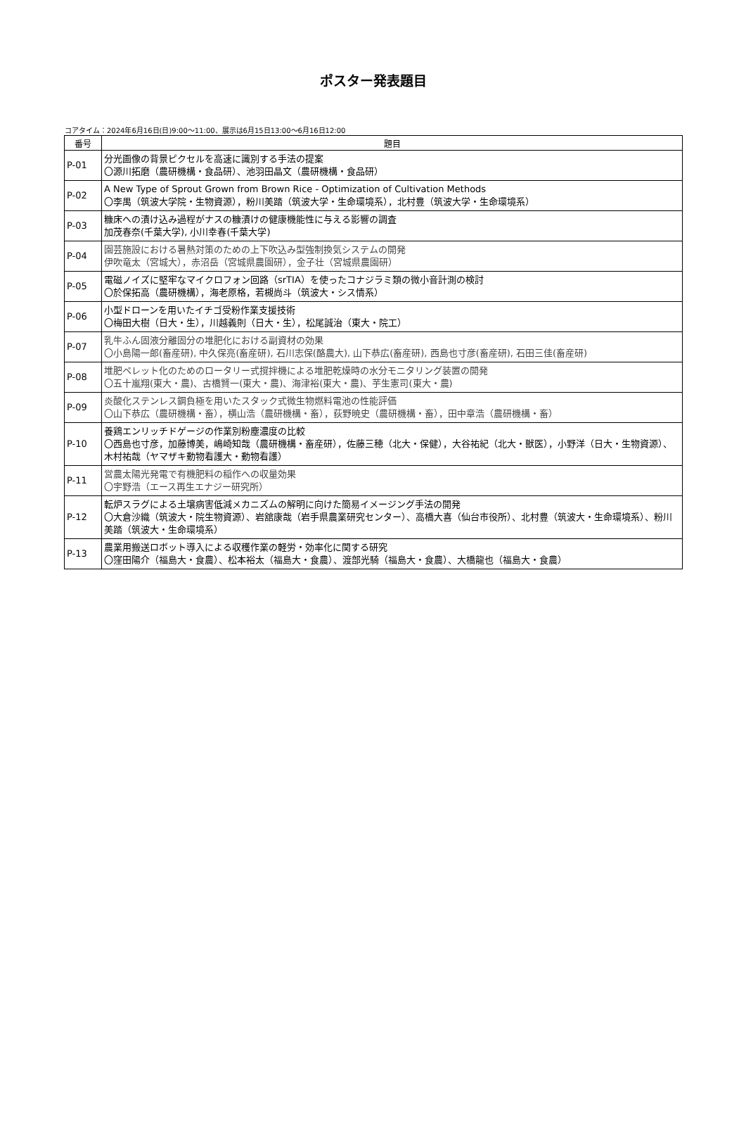ポスター発表題目
コアタイム：2024年6月16日(日)9:00～11:00、展示は6月15日13:00～6月16日12:00
| 番号 | 題目 |
| --- | --- |
| P-01 | 分光画像の背景ピクセルを高速に識別する手法の提案 〇源川拓磨（農研機構・食品研）、池羽田晶文（農研機構・食品研） |
| P-02 | A New Type of Sprout Grown from Brown Rice - Optimization of Cultivation Methods 〇李禺（筑波大学院・生物資源），粉川美踏（筑波大学・生命環境系），北村豊（筑波大学・生命環境系） |
| P-03 | 糠床への漬け込み過程がナスの糠漬けの健康機能性に与える影響の調査 加茂春奈(千葉大学), 小川幸春(千葉大学) |
| P-04 | 園芸施設における暑熱対策のための上下吹込み型強制換気システムの開発 伊吹竜太（宮城大），赤沼岳（宮城県農園研），金子壮（宮城県農園研） |
| P-05 | 電磁ノイズに堅牢なマイクロフォン回路（srTIA）を使ったコナジラミ類の微小音計測の検討 〇於保拓高（農研機構），海老原格，若槻尚斗（筑波大・シス情系） |
| P-06 | 小型ドローンを用いたイチゴ受粉作業支援技術 〇梅田大樹（日大・生），川越義則（日大・生），松尾誠治（東大・院工） |
| P-07 | 乳牛ふん固液分離固分の堆肥化における副資材の効果 〇小島陽一郎(畜産研), 中久保亮(畜産研), 石川志保(酪農大), 山下恭広(畜産研), 西島也寸彦(畜産研), 石田三佳(畜産研) |
| P-08 | 堆肥ペレット化のためのロータリー式撹拌機による堆肥乾燥時の水分モニタリング装置の開発 〇五十嵐翔(東大・農)、古橋賢一(東大・農)、海津裕(東大・農)、芋生憲司(東大・農) |
| P-09 | 炎酸化ステンレス鋼負極を用いたスタック式微生物燃料電池の性能評価 〇山下恭広（農研機構・畜），横山浩（農研機構・畜），荻野暁史（農研機構・畜），田中章浩（農研機構・畜） |
| P-10 | 養鶏エンリッチドゲージの作業別粉塵濃度の比較 〇西島也寸彦，加藤博美，嶋崎知哉（農研機構・畜産研），佐藤三穂（北大・保健），大谷祐紀（北大・獣医），小野洋（日大・生物資源）、木村祐哉（ヤマザキ動物看護大・動物看護） |
| P-11 | 営農太陽光発電で有機肥料の稲作への収量効果 〇宇野浩（エース再生エナジー研究所） |
| P-12 | 転炉スラグによる土壌病害低減メカニズムの解明に向けた簡易イメージング手法の開発 〇大倉沙織（筑波大・院生物資源）、岩舘康哉（岩手県農業研究センター）、高橋大喜（仙台市役所）、北村豊（筑波大・生命環境系）、粉川美踏（筑波大・生命環境系） |
| P-13 | 農業用搬送ロボット導入による収穫作業の軽労・効率化に関する研究 〇窪田陽介（福島大・食農）、松本裕太（福島大・食農）、渡部光騎（福島大・食農）、大橋龍也（福島大・食農） |